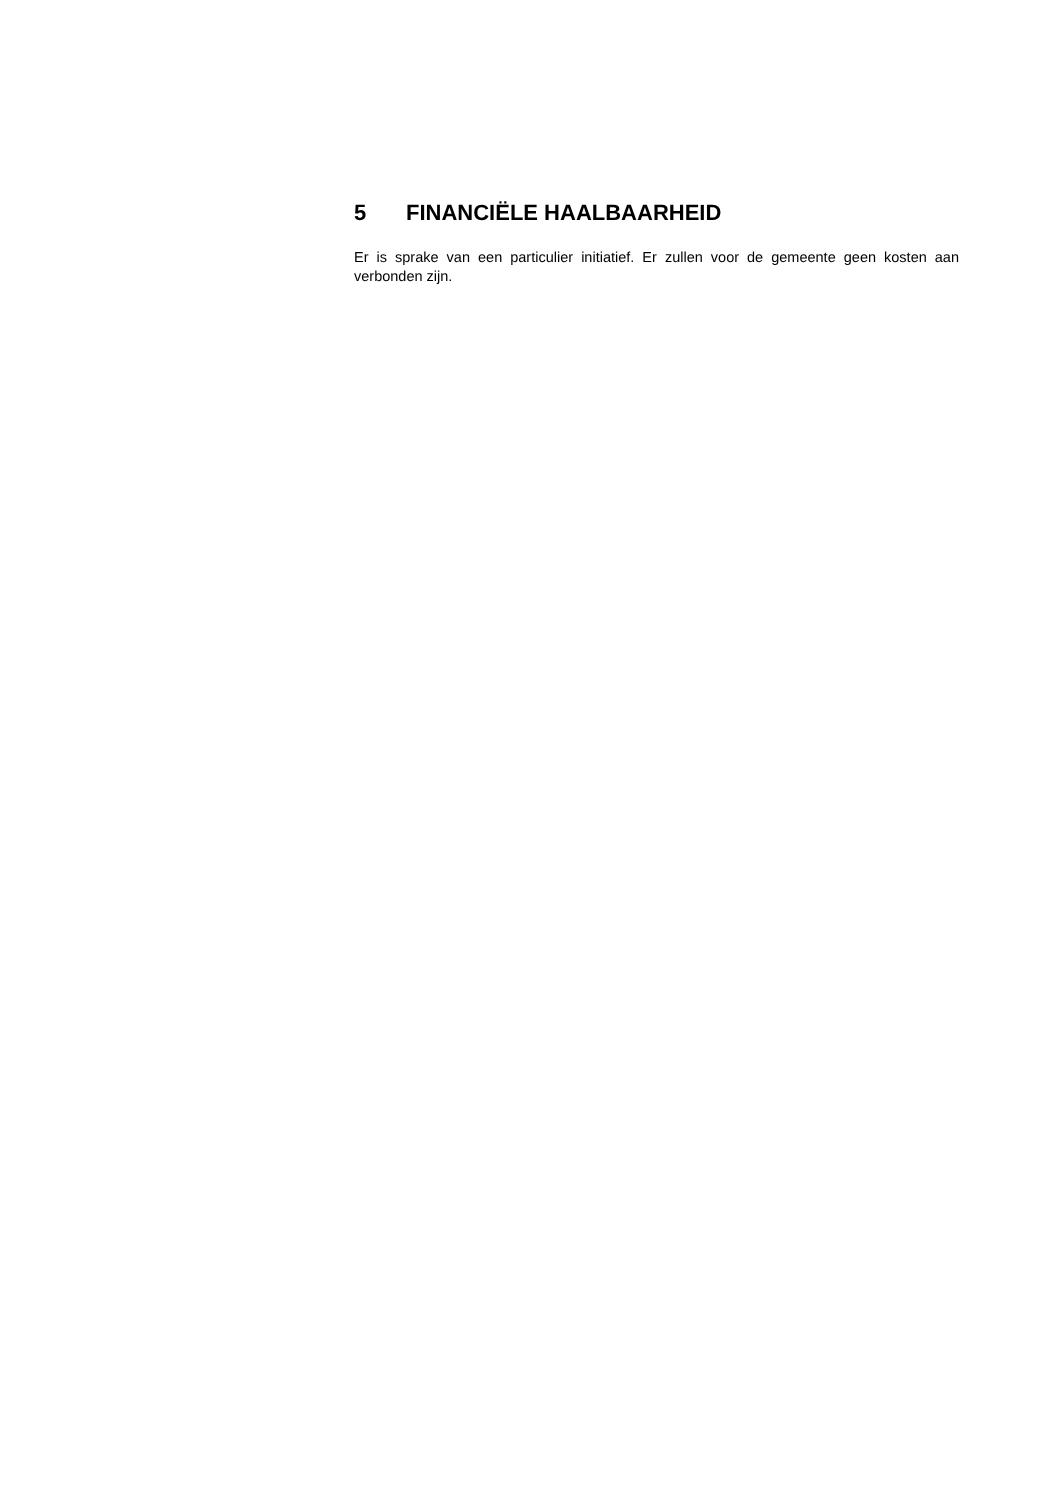5 FINANCIËLE HAALBAARHEID
Er is sprake van een particulier initiatief. Er zullen voor de gemeente geen kosten aan verbonden zijn.